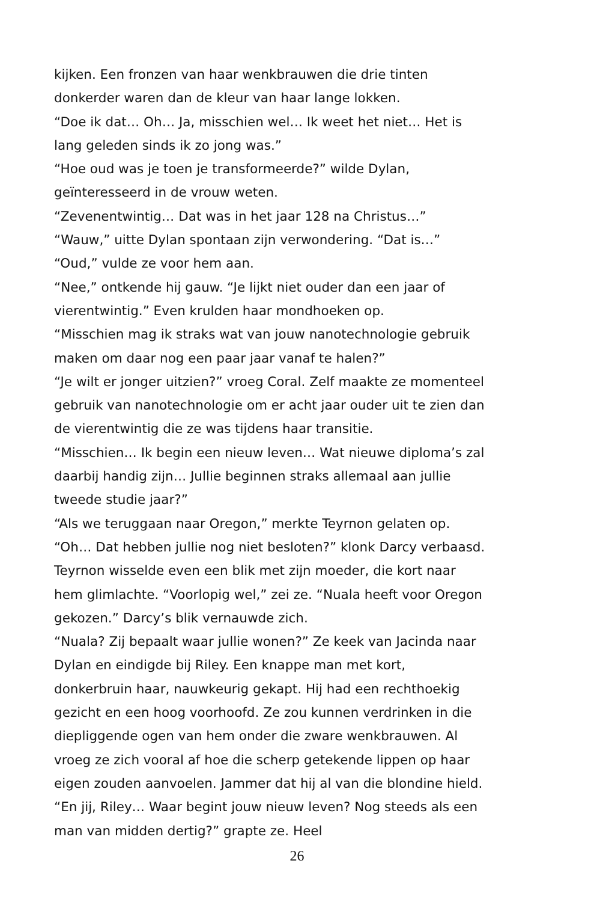kijken. Een fronzen van haar wenkbrauwen die drie tinten donkerder waren dan de kleur van haar lange lokken.
“Doe ik dat… Oh… Ja, misschien wel… Ik weet het niet… Het is lang geleden sinds ik zo jong was.”
“Hoe oud was je toen je transformeerde?” wilde Dylan, geïnteresseerd in de vrouw weten.
“Zevenentwintig… Dat was in het jaar 128 na Christus…”
“Wauw,” uitte Dylan spontaan zijn verwondering. “Dat is…”
“Oud,” vulde ze voor hem aan.
“Nee,” ontkende hij gauw. “Je lijkt niet ouder dan een jaar of vierentwintig.” Even krulden haar mondhoeken op.
“Misschien mag ik straks wat van jouw nanotechnologie gebruik maken om daar nog een paar jaar vanaf te halen?”
“Je wilt er jonger uitzien?” vroeg Coral. Zelf maakte ze momenteel gebruik van nanotechnologie om er acht jaar ouder uit te zien dan de vierentwintig die ze was tijdens haar transitie.
“Misschien… Ik begin een nieuw leven… Wat nieuwe diploma’s zal daarbij handig zijn… Jullie beginnen straks allemaal aan jullie tweede studie jaar?”
“Als we teruggaan naar Oregon,” merkte Teyrnon gelaten op.
“Oh… Dat hebben jullie nog niet besloten?” klonk Darcy verbaasd. Teyrnon wisselde even een blik met zijn moeder, die kort naar hem glimlachte. “Voorlopig wel,” zei ze. “Nuala heeft voor Oregon gekozen.” Darcy’s blik vernauwde zich.
“Nuala? Zij bepaalt waar jullie wonen?” Ze keek van Jacinda naar Dylan en eindigde bij Riley. Een knappe man met kort, donkerbruin haar, nauwkeurig gekapt. Hij had een rechthoekig gezicht en een hoog voorhoofd. Ze zou kunnen verdrinken in die diepliggende ogen van hem onder die zware wenkbrauwen. Al vroeg ze zich vooral af hoe die scherp getekende lippen op haar eigen zouden aanvoelen. Jammer dat hij al van die blondine hield. “En jij, Riley… Waar begint jouw nieuw leven? Nog steeds als een man van midden dertig?” grapte ze. Heel
26